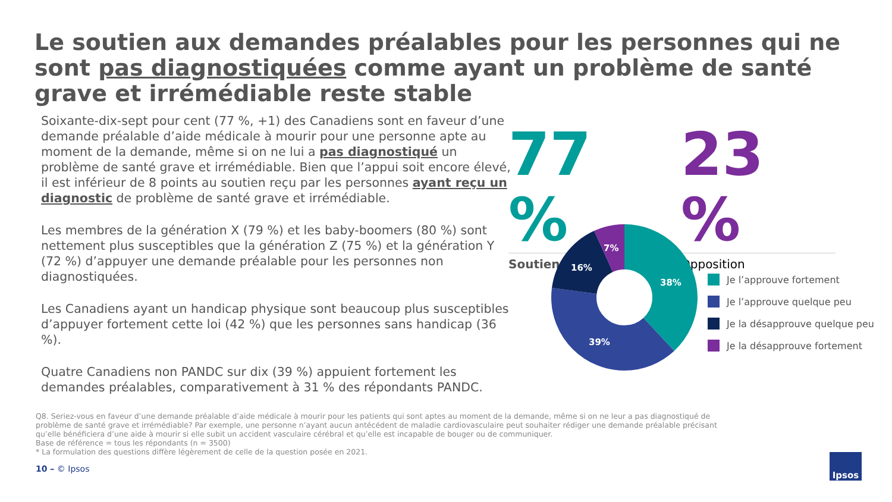Le soutien aux demandes préalables pour les personnes qui ne sont pas diagnostiquées comme ayant un problème de santé grave et irrémédiable reste stable
Soixante-dix-sept pour cent (77 %, +1) des Canadiens sont en faveur d’une demande préalable d’aide médicale à mourir pour une personne apte au moment de la demande, même si on ne lui a pas diagnostiqué un problème de santé grave et irrémédiable. Bien que l’appui soit encore élevé, il est inférieur de 8 points au soutien reçu par les personnes ayant reçu un diagnostic de problème de santé grave et irrémédiable.
Les membres de la génération X (79 %) et les baby-boomers (80 %) sont nettement plus susceptibles que la génération Z (75 %) et la génération Y (72 %) d’appuyer une demande préalable pour les personnes non diagnostiquées.
Les Canadiens ayant un handicap physique sont beaucoup plus susceptibles d’appuyer fortement cette loi (42 %) que les personnes sans handicap (36 %).
Quatre Canadiens non PANDC sur dix (39 %) appuient fortement les demandes préalables, comparativement à 31 % des répondants PANDC.
77 %
Soutien
23 %
Opposition
38%
39%
16%
7%
Je l’approuve fortement
Je l’approuve quelque peu
Je la désapprouve quelque peu
Je la désapprouve fortement
Q8. Seriez-vous en faveur d’une demande préalable d’aide médicale à mourir pour les patients qui sont aptes au moment de la demande, même si on ne leur a pas diagnostiqué de problème de santé grave et irrémédiable? Par exemple, une personne n’ayant aucun antécédent de maladie cardiovasculaire peut souhaiter rédiger une demande préalable précisant qu’elle bénéficiera d’une aide à mourir si elle subit un accident vasculaire cérébral et qu’elle est incapable de bouger ou de communiquer.
Base de référence = tous les répondants (n = 3500)
* La formulation des questions diffère légèrement de celle de la question posée en 2021.
10 – © Ipsos
Ipsos